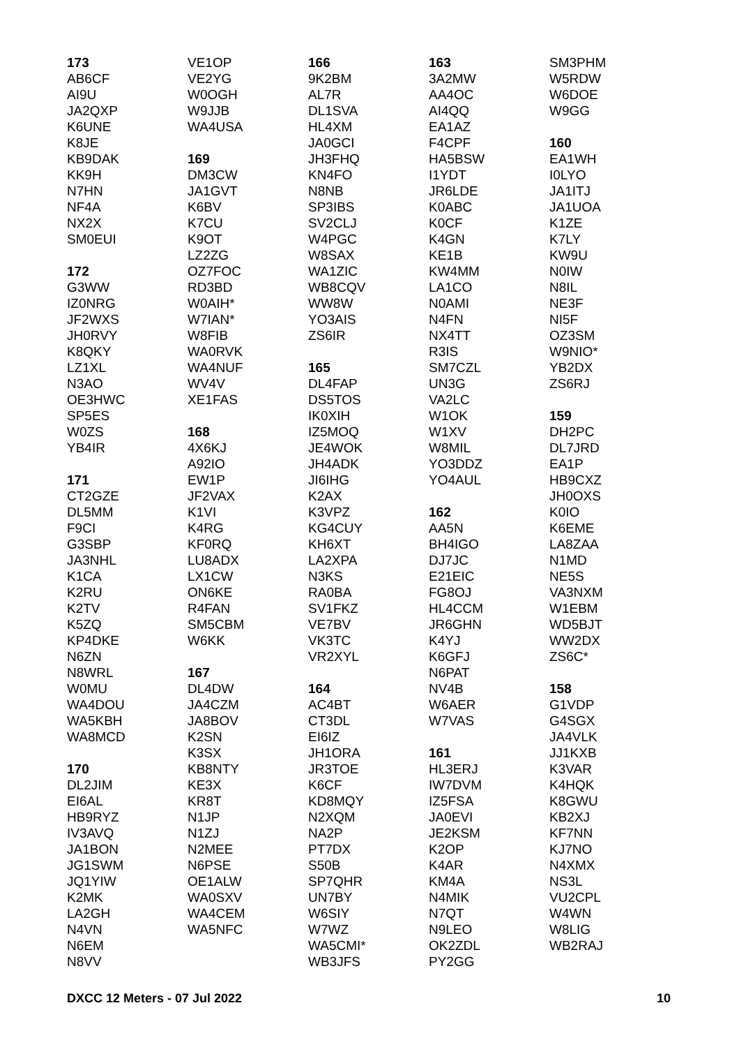173
AB6CF
AI9U
JA2QXP
K6UNE
K8JE
KB9DAK
KK9H
N7HN
NF4A
NX2X
SM0EUI
172
G3WW
IZ0NRG
JF2WXS
JH0RVY
K8QKY
LZ1XL
N3AO
OE3HWC
SP5ES
W0ZS
YB4IR
171
CT2GZE
DL5MM
F9CI
G3SBP
JA3NHL
K1CA
K2RU
K2TV
K5ZQ
KP4DKE
N6ZN
N8WRL
W0MU
WA4DOU
WA5KBH
WA8MCD
170
DL2JIM
EI6AL
HB9RYZ
IV3AVQ
JA1BON
JG1SWM
JQ1YIW
K2MK
LA2GH
N4VN
N6EM
N8VV
VE1OP
VE2YG
W0OGH
W9JJB
WA4USA
169
DM3CW
JA1GVT
K6BV
K7CU
K9OT
LZ2ZG
OZ7FOC
RD3BD
W0AIH*
W7IAN*
W8FIB
WA0RVK
WA4NUF
WV4V
XE1FAS
168
4X6KJ
A92IO
EW1P
JF2VAX
K1VI
K4RG
KF0RQ
LU8ADX
LX1CW
ON6KE
R4FAN
SM5CBM
W6KK
167
DL4DW
JA4CZM
JA8BOV
K2SN
K3SX
KB8NTY
KE3X
KR8T
N1JP
N1ZJ
N2MEE
N6PSE
OE1ALW
WA0SXV
WA4CEM
WA5NFC
166
9K2BM
AL7R
DL1SVA
HL4XM
JA0GCI
JH3FHQ
KN4FO
N8NB
SP3IBS
SV2CLJ
W4PGC
W8SAX
WA1ZIC
WB8CQV
WW8W
YO3AIS
ZS6IR
165
DL4FAP
DS5TOS
IK0XIH
IZ5MOQ
JE4WOK
JH4ADK
JI6IHG
K2AX
K3VPZ
KG4CUY
KH6XT
LA2XPA
N3KS
RA0BA
SV1FKZ
VE7BV
VK3TC
VR2XYL
164
AC4BT
CT3DL
EI6IZ
JH1ORA
JR3TOE
K6CF
KD8MQY
N2XQM
NA2P
PT7DX
S50B
SP7QHR
UN7BY
W6SIY
W7WZ
WA5CMI*
WB3JFS
163
3A2MW
AA4OC
AI4QQ
EA1AZ
F4CPF
HA5BSW
I1YDT
JR6LDE
K0ABC
K0CF
K4GN
KE1B
KW4MM
LA1CO
N0AMI
N4FN
NX4TT
R3IS
SM7CZL
UN3G
VA2LC
W1OK
W1XV
W8MIL
YO3DDZ
YO4AUL
162
AA5N
BH4IGO
DJ7JC
E21EIC
FG8OJ
HL4CCM
JR6GHN
K4YJ
K6GFJ
N6PAT
NV4B
W6AER
W7VAS
161
HL3ERJ
IW7DVM
IZ5FSA
JA0EVI
JE2KSM
K2OP
K4AR
KM4A
N4MIK
N7QT
N9LEO
OK2ZDL
PY2GG
SM3PHM
W5RDW
W6DOE
W9GG
160
EA1WH
I0LYO
JA1ITJ
JA1UOA
K1ZE
K7LY
KW9U
N0IW
N8IL
NE3F
NI5F
OZ3SM
W9NIO*
YB2DX
ZS6RJ
159
DH2PC
DL7JRD
EA1P
HB9CXZ
JH0OXS
K0IO
K6EME
LA8ZAA
N1MD
NE5S
VA3NXM
W1EBM
WD5BJT
WW2DX
ZS6C*
158
G1VDP
G4SGX
JA4VLK
JJ1KXB
K3VAR
K4HQK
K8GWU
KB2XJ
KF7NN
KJ7NO
N4XMX
NS3L
VU2CPL
W4WN
W8LIG
WB2RAJ
DXCC 12 Meters - 07 Jul 2022 10